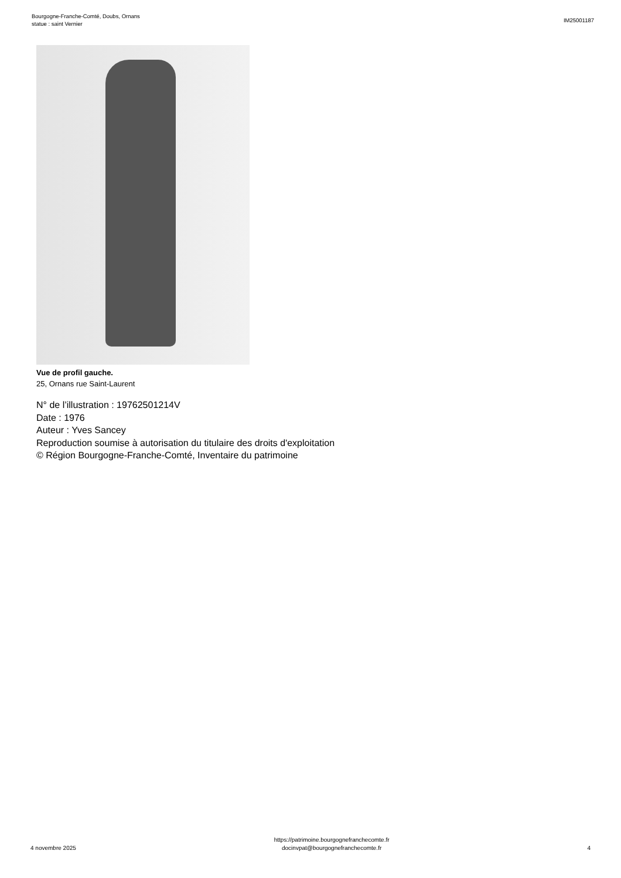Bourgogne-Franche-Comté, Doubs, Ornans
statue : saint Vernier
IM25001187
Vue de profil gauche.
25, Ornans rue Saint-Laurent
N° de l’illustration : 19762501214V
Date : 1976
Auteur : Yves Sancey
Reproduction soumise à autorisation du titulaire des droits d'exploitation
© Région Bourgogne-Franche-Comté, Inventaire du patrimoine
4 novembre 2025
https://patrimoine.bourgognefranchecomte.fr
docinvpat@bourgognefranchecomte.fr
4